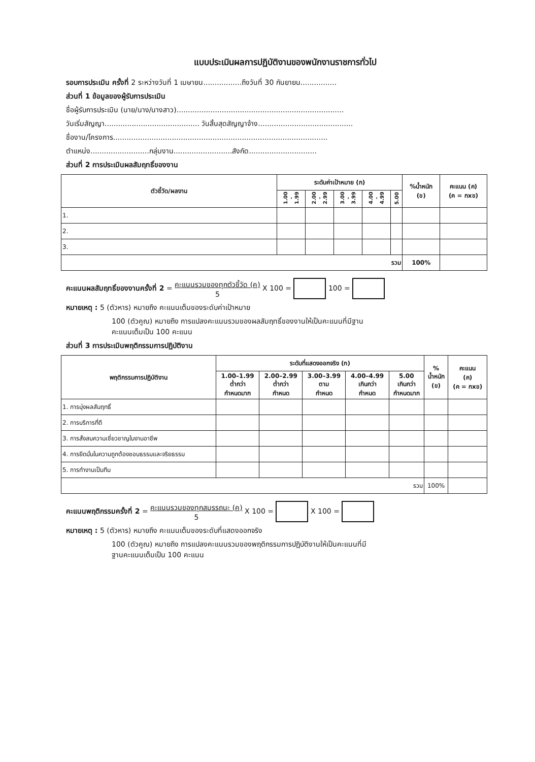แบบประเมินผลการปฏิบัติงานของพนักงานราชการทั่วไป
รอบการประเมิน ครั้งที่ 2 ระหว่างวันที่ 1 เมษายน.................ถึงวันที่ 30 กันยายน................
ส่วนที่ 1 ข้อมูลของผู้รับการประเมิน
ชื่อผู้รับการประเมิน (นาย/นาง/นางสาว)..........................................................................
วันเริ่มสัญญา.......................................... วันสิ้นสุดสัญญาจ้าง..........................................
ชื่องาน/โครงการ...............................................................................................
ตำแหน่ง..........................กลุ่มงาน..........................สังกัด..............................
ส่วนที่ 2 การประเมินผลสัมฤทธิ์ของงาน
| ตัวชี้วัด/ผลงาน | ระดับค่าเป้าหมาย (ก) | | | | | %น้ำหนัก (ข) | คะแนน (ค) (ค = กxข) |
| --- | --- | --- | --- | --- | --- | --- | --- |
| | 1.00 - 1.99 | 2.00 - 2.99 | 3.00 - 3.99 | 4.00 - 4.99 | 5.00 | | |
| 1. | | | | | | | |
| 2. | | | | | | | |
| 3. | | | | | | | |
| รวม | | | | | | 100% | |
คะแนนผลสัมฤทธิ์ของงานครั้งที่ 2 = คะแนนรวมของทุกตัวชี้วัด (ค)
5 X 100 = 100 =
หมายเหตุ : 5 (ตัวหาร) หมายถึง คะแนนเต็มของระดับค่าเป้าหมาย
100 (ตัวคูณ) หมายถึง การแปลงคะแนนรวมของผลสัมฤทธิ์ของงานให้เป็นคะแนนที่มีฐาน
คะแนนเต็มเป็น 100 คะแนน
ส่วนที่ 3 การประเมินพฤติกรรมการปฏิบัติงาน
| พฤติกรรมการปฏิบัติงาน | ระดับที่แสดงออกจริง (ก) | | | | | % น้ำหนัก (ข) | คะแนน (ค) (ค = กxข) |
| --- | --- | --- | --- | --- | --- | --- | --- |
| | 1.00–1.99 ต่ำกว่า กำหนดมาก | 2.00–2.99 ต่ำกว่า กำหนด | 3.00–3.99 ตาม กำหนด | 4.00–4.99 เกินกว่า กำหนด | 5.00 เกินกว่า กำหนดมาก | | |
| 1. การมุ่งผลสัมฤทธิ์ | | | | | | | |
| 2. การบริการที่ดี | | | | | | | |
| 3. การสั่งสมความเชี่ยวชาญในงานอาชีพ | | | | | | | |
| 4. การยึดมั่นในความถูกต้องชอบธรรมและจริยธรรม | | | | | | | |
| 5. การทำงานเป็นทีม | | | | | | | |
| รวม | | | | | | 100% | |
คะแนนพฤติกรรมครั้งที่ 2 = คะแนนรวมของทุกสมรรถนะ (ค)
5 X 100 = X 100 =
หมายเหตุ : 5 (ตัวหาร) หมายถึง คะแนนเต็มของระดับที่แสดงออกจริง
100 (ตัวคูณ) หมายถึง การแปลงคะแนนรวมของพฤติกรรมการปฏิบัติงานให้เป็นคะแนนที่มี
ฐานคะแนนเต็มเป็น 100 คะแนน